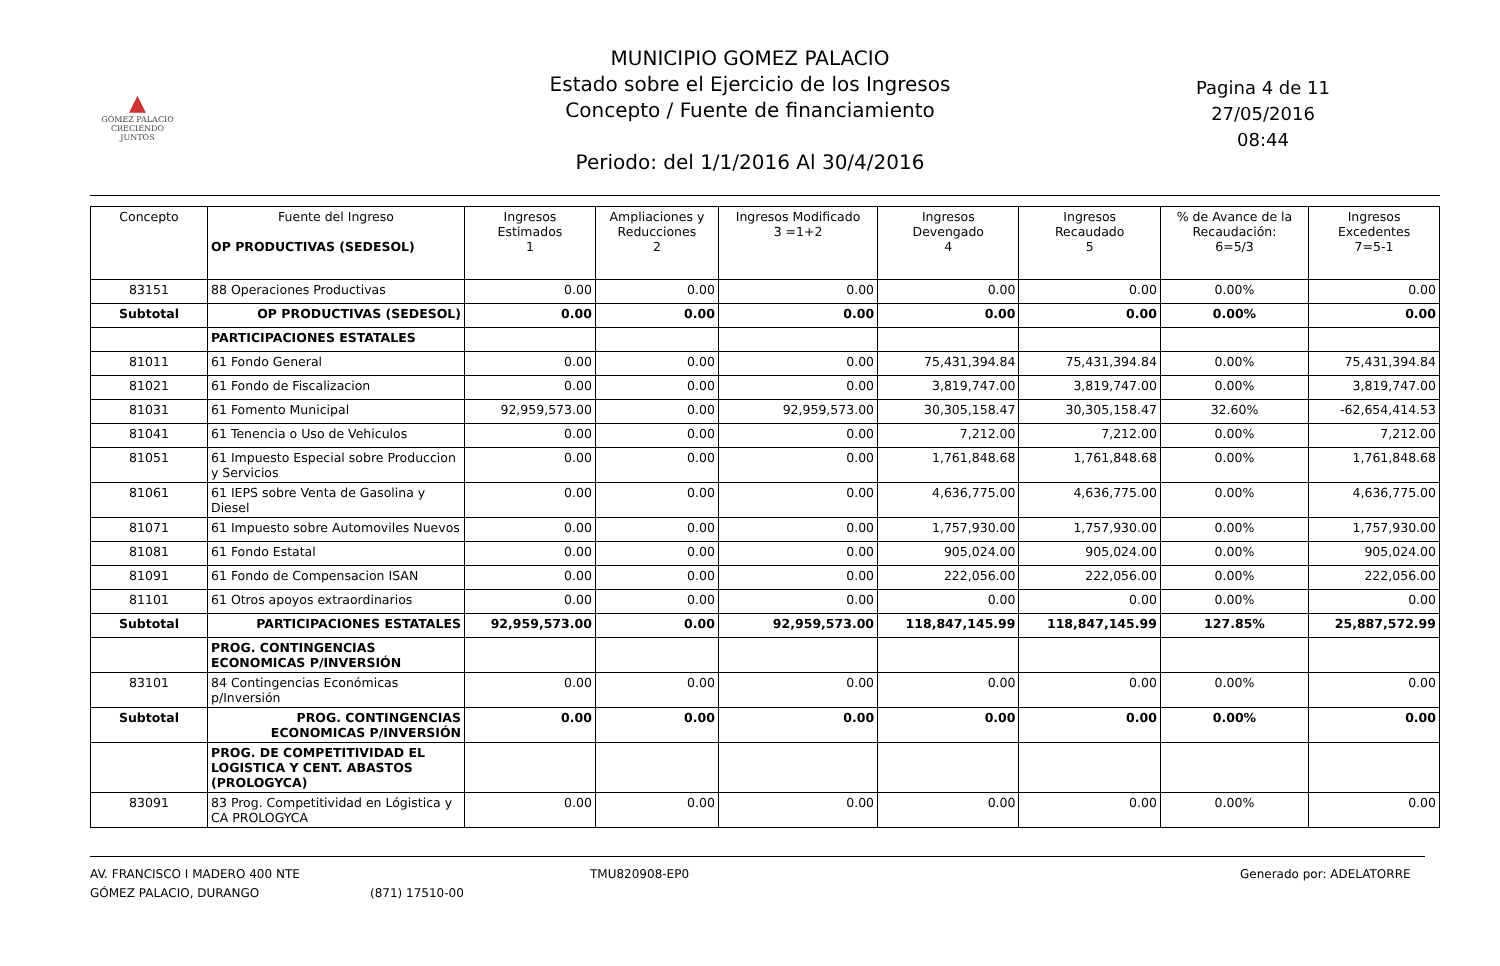▲
GÓMEZ PALACIO
CRECIENDO JUNTOS
MUNICIPIO GOMEZ PALACIO
Estado sobre el Ejercicio de los Ingresos
Concepto / Fuente de financiamiento
Periodo: del 1/1/2016 Al 30/4/2016
Pagina 4 de 11
27/05/2016
08:44
| Concepto | Fuente del Ingreso OP PRODUCTIVAS (SEDESOL) | Ingresos Estimados 1 | Ampliaciones y Reducciones 2 | Ingresos Modificado 3 =1+2 | Ingresos Devengado 4 | Ingresos Recaudado 5 | % de Avance de la Recaudación: 6=5/3 | Ingresos Excedentes 7=5-1 |
| --- | --- | --- | --- | --- | --- | --- | --- | --- |
| 83151 | 88 Operaciones Productivas | 0.00 | 0.00 | 0.00 | 0.00 | 0.00 | 0.00% | 0.00 |
| Subtotal | OP PRODUCTIVAS (SEDESOL) | 0.00 | 0.00 | 0.00 | 0.00 | 0.00 | 0.00% | 0.00 |
| | PARTICIPACIONES ESTATALES | | | | | | | |
| 81011 | 61 Fondo General | 0.00 | 0.00 | 0.00 | 75,431,394.84 | 75,431,394.84 | 0.00% | 75,431,394.84 |
| 81021 | 61 Fondo de Fiscalizacion | 0.00 | 0.00 | 0.00 | 3,819,747.00 | 3,819,747.00 | 0.00% | 3,819,747.00 |
| 81031 | 61 Fomento Municipal | 92,959,573.00 | 0.00 | 92,959,573.00 | 30,305,158.47 | 30,305,158.47 | 32.60% | -62,654,414.53 |
| 81041 | 61 Tenencia o Uso de Vehiculos | 0.00 | 0.00 | 0.00 | 7,212.00 | 7,212.00 | 0.00% | 7,212.00 |
| 81051 | 61 Impuesto Especial sobre Produccion y Servicios | 0.00 | 0.00 | 0.00 | 1,761,848.68 | 1,761,848.68 | 0.00% | 1,761,848.68 |
| 81061 | 61 IEPS sobre Venta de Gasolina y Diesel | 0.00 | 0.00 | 0.00 | 4,636,775.00 | 4,636,775.00 | 0.00% | 4,636,775.00 |
| 81071 | 61 Impuesto sobre Automoviles Nuevos | 0.00 | 0.00 | 0.00 | 1,757,930.00 | 1,757,930.00 | 0.00% | 1,757,930.00 |
| 81081 | 61 Fondo Estatal | 0.00 | 0.00 | 0.00 | 905,024.00 | 905,024.00 | 0.00% | 905,024.00 |
| 81091 | 61 Fondo de Compensacion ISAN | 0.00 | 0.00 | 0.00 | 222,056.00 | 222,056.00 | 0.00% | 222,056.00 |
| 81101 | 61 Otros apoyos extraordinarios | 0.00 | 0.00 | 0.00 | 0.00 | 0.00 | 0.00% | 0.00 |
| Subtotal | PARTICIPACIONES ESTATALES | 92,959,573.00 | 0.00 | 92,959,573.00 | 118,847,145.99 | 118,847,145.99 | 127.85% | 25,887,572.99 |
| | PROG. CONTINGENCIAS ECONOMICAS P/INVERSIÓN | | | | | | | |
| 83101 | 84 Contingencias Económicas p/Inversión | 0.00 | 0.00 | 0.00 | 0.00 | 0.00 | 0.00% | 0.00 |
| Subtotal | PROG. CONTINGENCIAS ECONOMICAS P/INVERSIÓN | 0.00 | 0.00 | 0.00 | 0.00 | 0.00 | 0.00% | 0.00 |
| | PROG. DE COMPETITIVIDAD EL LOGISTICA Y CENT. ABASTOS (PROLOGYCA) | | | | | | | |
| 83091 | 83 Prog. Competitividad en Lógistica y CA PROLOGYCA | 0.00 | 0.00 | 0.00 | 0.00 | 0.00 | 0.00% | 0.00 |
AV. FRANCISCO I MADERO 400 NTE
GÓMEZ PALACIO, DURANGO
(871) 17510-00 TMU820908-EP0 Generado por: ADELATORRE